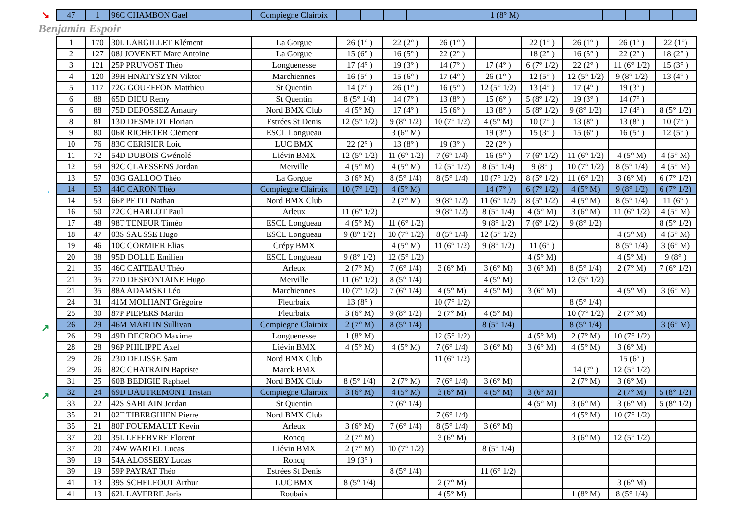↘
| 47 | 1 | 96C CHAMBON Gael | Compiegne Clairoix | | | | 1 (8° M) | | | | |
Benjamin Espoir
→
↗
↗
| 1 | 170 | 30L LARGILLET Klément | La Gorgue | 26 (1° ) | 22 (2° ) | 26 (1° ) | | 22 (1° ) | 26 (1° ) | 26 (1° ) | 22 (1°) |
| 2 | 127 | 08J JOVENET Marc Antoine | La Gorgue | 15 (6° ) | 16 (5° ) | 22 (2° ) | | 18 (2° ) | 16 (5° ) | 22 (2° ) | 18 (2° ) |
| 3 | 121 | 25P PRUVOST Théo | Longuenesse | 17 (4° ) | 19 (3° ) | 14 (7° ) | 17 (4° ) | 6 (7° 1/2) | 22 (2° ) | 11 (6° 1/2) | 15 (3° ) |
| 4 | 120 | 39H HNATYSZYN Viktor | Marchiennes | 16 (5° ) | 15 (6° ) | 17 (4° ) | 26 (1° ) | 12 (5° ) | 12 (5° 1/2) | 9 (8° 1/2) | 13 (4° ) |
| 5 | 117 | 72G GOUEFFON Matthieu | St Quentin | 14 (7° ) | 26 (1° ) | 16 (5° ) | 12 (5° 1/2) | 13 (4° ) | 17 (4° ) | 19 (3° ) | |
| 6 | 88 | 65D DIEU Remy | St Quentin | 8 (5° 1/4) | 14 (7° ) | 13 (8° ) | 15 (6° ) | 5 (8° 1/2) | 19 (3° ) | 14 (7° ) | |
| 6 | 88 | 75D DEFOSSEZ Amaury | Nord BMX Club | 4 (5° M) | 17 (4° ) | 15 (6° ) | 13 (8° ) | 5 (8° 1/2) | 9 (8° 1/2) | 17 (4° ) | 8 (5° 1/2) |
| 8 | 81 | 13D DESMEDT Florian | Estrées St Denis | 12 (5° 1/2) | 9 (8° 1/2) | 10 (7° 1/2) | 4 (5° M) | 10 (7° ) | 13 (8° ) | 13 (8° ) | 10 (7° ) |
| 9 | 80 | 06R RICHETER Clément | ESCL Longueau | | 3 (6° M) | | 19 (3° ) | 15 (3° ) | 15 (6° ) | 16 (5° ) | 12 (5° ) |
| 10 | 76 | 83C CERISIER Loic | LUC BMX | 22 (2° ) | 13 (8° ) | 19 (3° ) | 22 (2° ) | | | | |
| 11 | 72 | 54D DUBOIS Gwénolé | Liévin BMX | 12 (5° 1/2) | 11 (6° 1/2) | 7 (6° 1/4) | 16 (5° ) | 7 (6° 1/2) | 11 (6° 1/2) | 4 (5° M) | 4 (5° M) |
| 12 | 59 | 92C CLAESSENS Jordan | Merville | 4 (5° M) | 4 (5° M) | 12 (5° 1/2) | 8 (5° 1/4) | 9 (8° ) | 10 (7° 1/2) | 8 (5° 1/4) | 4 (5° M) |
| 13 | 57 | 03G GALLOO Théo | La Gorgue | 3 (6° M) | 8 (5° 1/4) | 8 (5° 1/4) | 10 (7° 1/2) | 8 (5° 1/2) | 11 (6° 1/2) | 3 (6° M) | 6 (7° 1/2) |
| 14 | 53 | 44C CARON Théo | Compiegne Clairoix | 10 (7° 1/2) | 4 (5° M) | | 14 (7° ) | 6 (7° 1/2) | 4 (5° M) | 9 (8° 1/2) | 6 (7° 1/2) |
| 14 | 53 | 66P PETIT Nathan | Nord BMX Club | | 2 (7° M) | 9 (8° 1/2) | 11 (6° 1/2) | 8 (5° 1/2) | 4 (5° M) | 8 (5° 1/4) | 11 (6° ) |
| 16 | 50 | 72C CHARLOT Paul | Arleux | 11 (6° 1/2) | | 9 (8° 1/2) | 8 (5° 1/4) | 4 (5° M) | 3 (6° M) | 11 (6° 1/2) | 4 (5° M) |
| 17 | 48 | 98T TENEUR Timéo | ESCL Longueau | 4 (5° M) | 11 (6° 1/2) | | 9 (8° 1/2) | 7 (6° 1/2) | 9 (8° 1/2) | | 8 (5° 1/2) |
| 18 | 47 | 03S SAUSSE Hugo | ESCL Longueau | 9 (8° 1/2) | 10 (7° 1/2) | 8 (5° 1/4) | 12 (5° 1/2) | | | 4 (5° M) | 4 (5° M) |
| 19 | 46 | 10C CORMIER Elias | Crépy BMX | | 4 (5° M) | 11 (6° 1/2) | 9 (8° 1/2) | 11 (6° ) | | 8 (5° 1/4) | 3 (6° M) |
| 20 | 38 | 95D DOLLE Emilien | ESCL Longueau | 9 (8° 1/2) | 12 (5° 1/2) | | | 4 (5° M) | | 4 (5° M) | 9 (8° ) |
| 21 | 35 | 46C CATTEAU Théo | Arleux | 2 (7° M) | 7 (6° 1/4) | 3 (6° M) | 3 (6° M) | 3 (6° M) | 8 (5° 1/4) | 2 (7° M) | 7 (6° 1/2) |
| 21 | 35 | 77D DESFONTAINE Hugo | Merville | 11 (6° 1/2) | 8 (5° 1/4) | | 4 (5° M) | | 12 (5° 1/2) | | |
| 21 | 35 | 88A ADAMSKI Léo | Marchiennes | 10 (7° 1/2) | 7 (6° 1/4) | 4 (5° M) | 4 (5° M) | 3 (6° M) | | 4 (5° M) | 3 (6° M) |
| 24 | 31 | 41M MOLHANT Grégoire | Fleurbaix | 13 (8° ) | | 10 (7° 1/2) | | | 8 (5° 1/4) | | |
| 25 | 30 | 87P PIEPERS Martin | Fleurbaix | 3 (6° M) | 9 (8° 1/2) | 2 (7° M) | 4 (5° M) | | 10 (7° 1/2) | 2 (7° M) | |
| 26 | 29 | 46M MARTIN Sullivan | Compiegne Clairoix | 2 (7° M) | 8 (5° 1/4) | | 8 (5° 1/4) | | 8 (5° 1/4) | | 3 (6° M) |
| 26 | 29 | 49D DECROO Maxime | Longuenesse | 1 (8° M) | | 12 (5° 1/2) | | 4 (5° M) | 2 (7° M) | 10 (7° 1/2) | |
| 28 | 28 | 96P PHILIPPE Axel | Liévin BMX | 4 (5° M) | 4 (5° M) | 7 (6° 1/4) | 3 (6° M) | 3 (6° M) | 4 (5° M) | 3 (6° M) | |
| 29 | 26 | 23D DELISSE Sam | Nord BMX Club | | | 11 (6° 1/2) | | | | 15 (6° ) | |
| 29 | 26 | 82C CHATRAIN Baptiste | Marck BMX | | | | | | 14 (7° ) | 12 (5° 1/2) | |
| 31 | 25 | 60B BEDIGIE Raphael | Nord BMX Club | 8 (5° 1/4) | 2 (7° M) | 7 (6° 1/4) | 3 (6° M) | | 2 (7° M) | 3 (6° M) | |
| 32 | 24 | 69D DAUTREMONT Tristan | Compiegne Clairoix | 3 (6° M) | 4 (5° M) | 3 (6° M) | 4 (5° M) | 3 (6° M) | | 2 (7° M) | 5 (8° 1/2) |
| 33 | 22 | 42S SABLAIN Jordan | St Quentin | | 7 (6° 1/4) | | | 4 (5° M) | 3 (6° M) | 3 (6° M) | 5 (8° 1/2) |
| 35 | 21 | 02T TIBERGHIEN Pierre | Nord BMX Club | | | 7 (6° 1/4) | | | 4 (5° M) | 10 (7° 1/2) | |
| 35 | 21 | 80F FOURMAULT Kevin | Arleux | 3 (6° M) | 7 (6° 1/4) | 8 (5° 1/4) | 3 (6° M) | | | | |
| 37 | 20 | 35L LEFEBVRE Florent | Roncq | 2 (7° M) | | 3 (6° M) | | | 3 (6° M) | 12 (5° 1/2) | |
| 37 | 20 | 74W WARTEL Lucas | Liévin BMX | 2 (7° M) | 10 (7° 1/2) | | 8 (5° 1/4) | | | | |
| 39 | 19 | 54A ALOSSERY Lucas | Roncq | 19 (3° ) | | | | | | | |
| 39 | 19 | 59P PAYRAT Théo | Estrées St Denis | | 8 (5° 1/4) | | 11 (6° 1/2) | | | | |
| 41 | 13 | 39S SCHELFOUT Arthur | LUC BMX | 8 (5° 1/4) | | 2 (7° M) | | | | 3 (6° M) | |
| 41 | 13 | 62L LAVERRE Joris | Roubaix | | | 4 (5° M) | | | 1 (8° M) | 8 (5° 1/4) | |